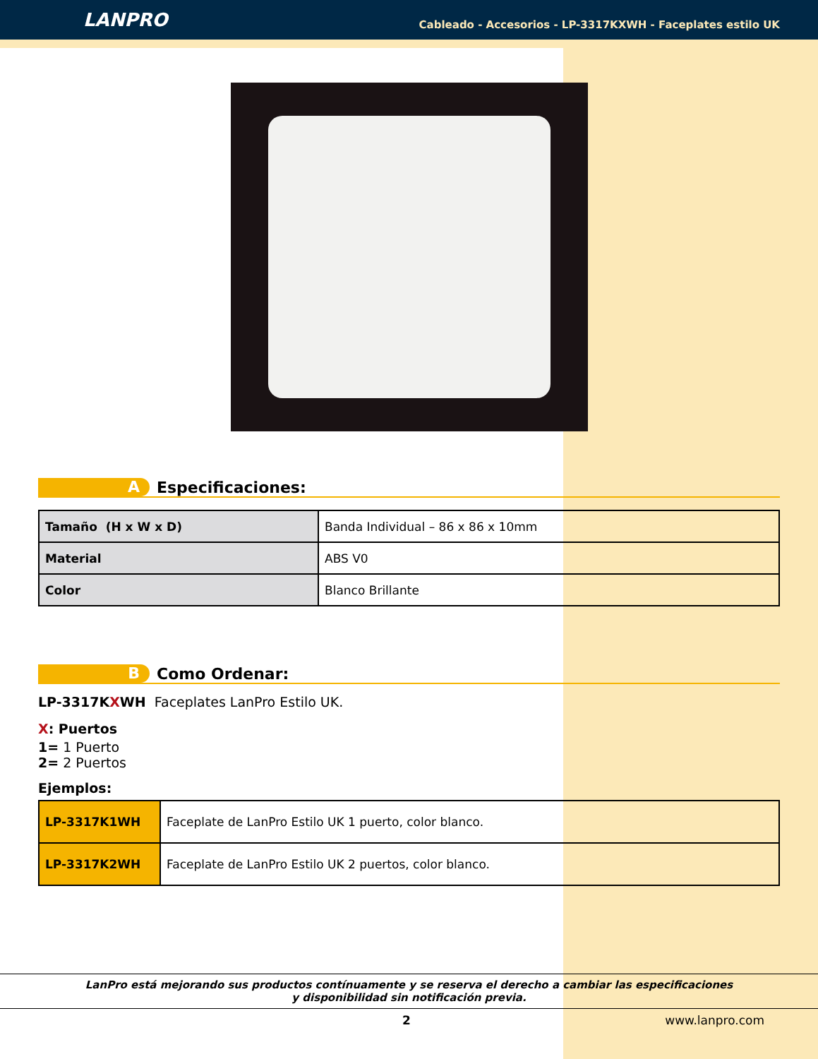LANPRO
Cableado - Accesorios - LP-3317KXWH - Faceplates estilo UK
A
Especificaciones:
| Tamaño (H x W x D) | Banda Individual – 86 x 86 x 10mm |
| Material | ABS V0 |
| Color | Blanco Brillante |
B
Como Ordenar:
LP-3317KXWH Faceplates LanPro Estilo UK.
X: Puertos
1= 1 Puerto
2= 2 Puertos
Ejemplos:
| LP-3317K1WH | Faceplate de LanPro Estilo UK 1 puerto, color blanco. |
| LP-3317K2WH | Faceplate de LanPro Estilo UK 2 puertos, color blanco. |
LanPro está mejorando sus productos contínuamente y se reserva el derecho a cambiar las especificaciones
y disponibilidad sin notificación previa.
2 www.lanpro.com